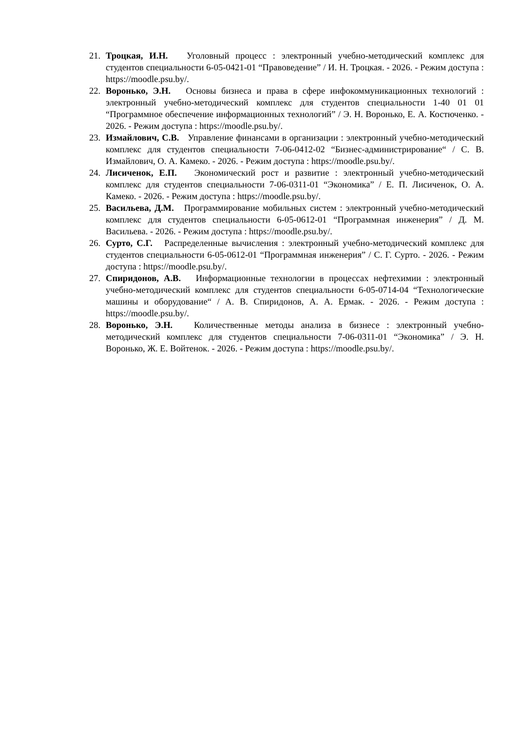21. Троцкая, И.Н. Уголовный процесс : электронный учебно-методический комплекс для студентов специальности 6-05-0421-01 “Правоведение” / И. Н. Троцкая. - 2026. - Режим доступа : https://moodle.psu.by/.
22. Воронько, Э.Н. Основы бизнеса и права в сфере инфокоммуникационных технологий : электронный учебно-методический комплекс для студентов специальности 1-40 01 01 “Программное обеспечение информационных технологий” / Э. Н. Воронько, Е. А. Костюченко. - 2026. - Режим доступа : https://moodle.psu.by/.
23. Измайлович, С.В. Управление финансами в организации : электронный учебно-методический комплекс для студентов специальности 7-06-0412-02 “Бизнес-администрирование“ / С. В. Измайлович, О. А. Камеко. - 2026. - Режим доступа : https://moodle.psu.by/.
24. Лисиченок, Е.П. Экономический рост и развитие : электронный учебно-методический комплекс для студентов специальности 7-06-0311-01 “Экономика” / Е. П. Лисиченок, О. А. Камеко. - 2026. - Режим доступа : https://moodle.psu.by/.
25. Васильева, Д.М. Программирование мобильных систем : электронный учебно-методический комплекс для студентов специальности 6-05-0612-01 “Программная инженерия” / Д. М. Васильева. - 2026. - Режим доступа : https://moodle.psu.by/.
26. Сурто, С.Г. Распределенные вычисления : электронный учебно-методический комплекс для студентов специальности 6-05-0612-01 “Программная инженерия” / С. Г. Сурто. - 2026. - Режим доступа : https://moodle.psu.by/.
27. Спиридонов, А.В. Информационные технологии в процессах нефтехимии : электронный учебно-методический комплекс для студентов специальности 6-05-0714-04 “Технологические машины и оборудование“ / А. В. Спиридонов, А. А. Ермак. - 2026. - Режим доступа : https://moodle.psu.by/.
28. Воронько, Э.Н. Количественные методы анализа в бизнесе : электронный учебно-методический комплекс для студентов специальности 7-06-0311-01 “Экономика” / Э. Н. Воронько, Ж. Е. Войтенок. - 2026. - Режим доступа : https://moodle.psu.by/.